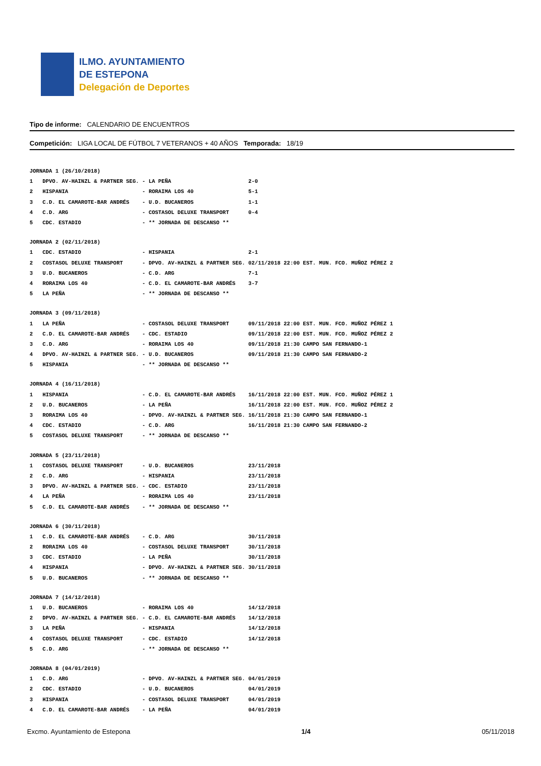ILMO. AYUNTAMIENTO
DE ESTEPONA
Delegación de Deportes
Tipo de informe: CALENDARIO DE ENCUENTROS
Competición: LIGA LOCAL DE FÚTBOL 7 VETERANOS + 40 AÑOS Temporada: 18/19
| JORNADA 1 (26/10/2018) | | | |
| 1 | DPVO. AV-HAINZL & PARTNER SEG. | - LA PEÑA | 2-0 |
| 2 | HISPANIA | - RORAIMA LOS 40 | 5-1 |
| 3 | C.D. EL CAMAROTE-BAR ANDRÉS | - U.D. BUCANEROS | 1-1 |
| 4 | C.D. ARG | - COSTASOL DELUXE TRANSPORT | 0-4 |
| 5 | CDC. ESTADIO | - ** JORNADA DE DESCANSO ** | |
| JORNADA 2 (02/11/2018) | | | |
| 1 | CDC. ESTADIO | - HISPANIA | 2-1 |
| 2 | COSTASOL DELUXE TRANSPORT | - DPVO. AV-HAINZL & PARTNER SEG. | 02/11/2018 22:00 EST. MUN. FCO. MUÑOZ PÉREZ 2 |
| 3 | U.D. BUCANEROS | - C.D. ARG | 7-1 |
| 4 | RORAIMA LOS 40 | - C.D. EL CAMAROTE-BAR ANDRÉS | 3-7 |
| 5 | LA PEÑA | - ** JORNADA DE DESCANSO ** | |
| JORNADA 3 (09/11/2018) | | | |
| 1 | LA PEÑA | - COSTASOL DELUXE TRANSPORT | 09/11/2018 22:00 EST. MUN. FCO. MUÑOZ PÉREZ 1 |
| 2 | C.D. EL CAMAROTE-BAR ANDRÉS | - CDC. ESTADIO | 09/11/2018 22:00 EST. MUN. FCO. MUÑOZ PÉREZ 2 |
| 3 | C.D. ARG | - RORAIMA LOS 40 | 09/11/2018 21:30 CAMPO SAN FERNANDO-1 |
| 4 | DPVO. AV-HAINZL & PARTNER SEG. | - U.D. BUCANEROS | 09/11/2018 21:30 CAMPO SAN FERNANDO-2 |
| 5 | HISPANIA | - ** JORNADA DE DESCANSO ** | |
| JORNADA 4 (16/11/2018) | | | |
| 1 | HISPANIA | - C.D. EL CAMAROTE-BAR ANDRÉS | 16/11/2018 22:00 EST. MUN. FCO. MUÑOZ PÉREZ 1 |
| 2 | U.D. BUCANEROS | - LA PEÑA | 16/11/2018 22:00 EST. MUN. FCO. MUÑOZ PÉREZ 2 |
| 3 | RORAIMA LOS 40 | - DPVO. AV-HAINZL & PARTNER SEG. | 16/11/2018 21:30 CAMPO SAN FERNANDO-1 |
| 4 | CDC. ESTADIO | - C.D. ARG | 16/11/2018 21:30 CAMPO SAN FERNANDO-2 |
| 5 | COSTASOL DELUXE TRANSPORT | - ** JORNADA DE DESCANSO ** | |
| JORNADA 5 (23/11/2018) | | | |
| 1 | COSTASOL DELUXE TRANSPORT | - U.D. BUCANEROS | 23/11/2018 |
| 2 | C.D. ARG | - HISPANIA | 23/11/2018 |
| 3 | DPVO. AV-HAINZL & PARTNER SEG. | - CDC. ESTADIO | 23/11/2018 |
| 4 | LA PEÑA | - RORAIMA LOS 40 | 23/11/2018 |
| 5 | C.D. EL CAMAROTE-BAR ANDRÉS | - ** JORNADA DE DESCANSO ** | |
| JORNADA 6 (30/11/2018) | | | |
| 1 | C.D. EL CAMAROTE-BAR ANDRÉS | - C.D. ARG | 30/11/2018 |
| 2 | RORAIMA LOS 40 | - COSTASOL DELUXE TRANSPORT | 30/11/2018 |
| 3 | CDC. ESTADIO | - LA PEÑA | 30/11/2018 |
| 4 | HISPANIA | - DPVO. AV-HAINZL & PARTNER SEG. | 30/11/2018 |
| 5 | U.D. BUCANEROS | - ** JORNADA DE DESCANSO ** | |
| JORNADA 7 (14/12/2018) | | | |
| 1 | U.D. BUCANEROS | - RORAIMA LOS 40 | 14/12/2018 |
| 2 | DPVO. AV-HAINZL & PARTNER SEG. | - C.D. EL CAMAROTE-BAR ANDRÉS | 14/12/2018 |
| 3 | LA PEÑA | - HISPANIA | 14/12/2018 |
| 4 | COSTASOL DELUXE TRANSPORT | - CDC. ESTADIO | 14/12/2018 |
| 5 | C.D. ARG | - ** JORNADA DE DESCANSO ** | |
| JORNADA 8 (04/01/2019) | | | |
| 1 | C.D. ARG | - DPVO. AV-HAINZL & PARTNER SEG. | 04/01/2019 |
| 2 | CDC. ESTADIO | - U.D. BUCANEROS | 04/01/2019 |
| 3 | HISPANIA | - COSTASOL DELUXE TRANSPORT | 04/01/2019 |
| 4 | C.D. EL CAMAROTE-BAR ANDRÉS | - LA PEÑA | 04/01/2019 |
Excmo. Ayuntamiento de Estepona 1/4 05/11/2018